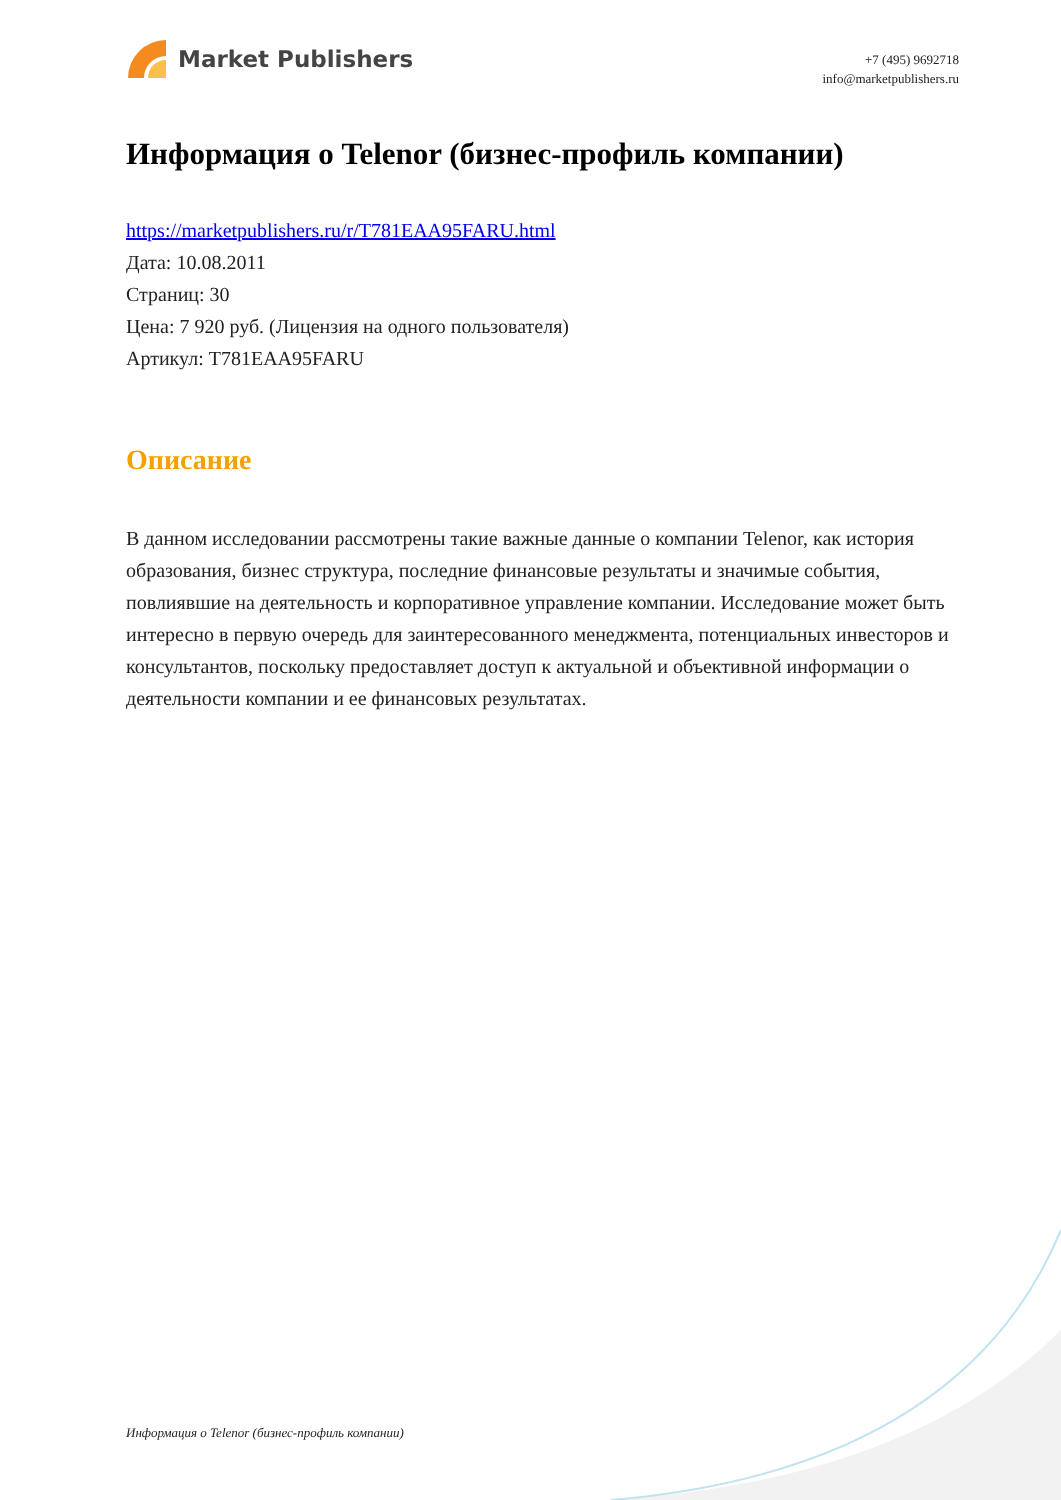Market Publishers
+7 (495) 9692718
info@marketpublishers.ru
Информация о Telenor (бизнес-профиль компании)
https://marketpublishers.ru/r/T781EAA95FARU.html
Дата: 10.08.2011
Страниц: 30
Цена: 7 920 руб. (Лицензия на одного пользователя)
Артикул: T781EAA95FARU
Описание
В данном исследовании рассмотрены такие важные данные о компании Telenor, как история образования, бизнес структура, последние финансовые результаты и значимые события, повлиявшие на деятельность и корпоративное управление компании. Исследование может быть интересно в первую очередь для заинтересованного менеджмента, потенциальных инвесторов и консультантов, поскольку предоставляет доступ к актуальной и объективной информации о деятельности компании и ее финансовых результатах.
Информация о Telenor (бизнес-профиль компании)